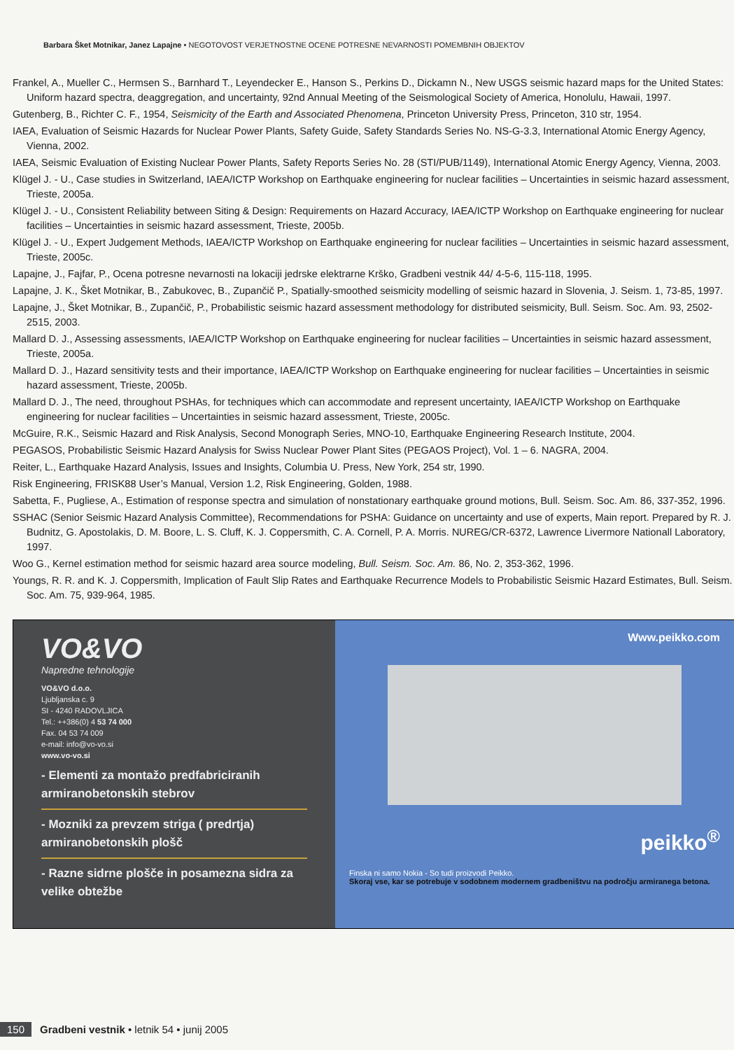Barbara Šket Motnikar, Janez Lapajne • NEGOTOVOST VERJETNOSTNE OCENE POTRESNE NEVARNOSTI POMEMBNIH OBJEKTOV
Frankel, A., Mueller C., Hermsen S., Barnhard T., Leyendecker E., Hanson S., Perkins D., Dickamn N., New USGS seismic hazard maps for the United States: Uniform hazard spectra, deaggregation, and uncertainty, 92nd Annual Meeting of the Seismological Society of America, Honolulu, Hawaii, 1997.
Gutenberg, B., Richter C. F., 1954, Seismicity of the Earth and Associated Phenomena, Princeton University Press, Princeton, 310 str, 1954.
IAEA, Evaluation of Seismic Hazards for Nuclear Power Plants, Safety Guide, Safety Standards Series No. NS-G-3.3, International Atomic Energy Agency, Vienna, 2002.
IAEA, Seismic Evaluation of Existing Nuclear Power Plants, Safety Reports Series No. 28 (STI/PUB/1149), International Atomic Energy Agency, Vienna, 2003.
Klügel J. - U., Case studies in Switzerland, IAEA/ICTP Workshop on Earthquake engineering for nuclear facilities – Uncertainties in seismic hazard assessment, Trieste, 2005a.
Klügel J. - U., Consistent Reliability between Siting & Design: Requirements on Hazard Accuracy, IAEA/ICTP Workshop on Earthquake engineering for nuclear facilities – Uncertainties in seismic hazard assessment, Trieste, 2005b.
Klügel J. - U., Expert Judgement Methods, IAEA/ICTP Workshop on Earthquake engineering for nuclear facilities – Uncertainties in seismic hazard assessment, Trieste, 2005c.
Lapajne, J., Fajfar, P., Ocena potresne nevarnosti na lokaciji jedrske elektrarne Krško, Gradbeni vestnik 44/ 4-5-6, 115-118, 1995.
Lapajne, J. K., Šket Motnikar, B., Zabukovec, B., Zupančič P., Spatially-smoothed seismicity modelling of seismic hazard in Slovenia, J. Seism. 1, 73-85, 1997.
Lapajne, J., Šket Motnikar, B., Zupančič, P., Probabilistic seismic hazard assessment methodology for distributed seismicity, Bull. Seism. Soc. Am. 93, 2502-2515, 2003.
Mallard D. J., Assessing assessments, IAEA/ICTP Workshop on Earthquake engineering for nuclear facilities – Uncertainties in seismic hazard assessment, Trieste, 2005a.
Mallard D. J., Hazard sensitivity tests and their importance, IAEA/ICTP Workshop on Earthquake engineering for nuclear facilities – Uncertainties in seismic hazard assessment, Trieste, 2005b.
Mallard D. J., The need, throughout PSHAs, for techniques which can accommodate and represent uncertainty, IAEA/ICTP Workshop on Earthquake engineering for nuclear facilities – Uncertainties in seismic hazard assessment, Trieste, 2005c.
McGuire, R.K., Seismic Hazard and Risk Analysis, Second Monograph Series, MNO-10, Earthquake Engineering Research Institute, 2004.
PEGASOS, Probabilistic Seismic Hazard Analysis for Swiss Nuclear Power Plant Sites (PEGAOS Project), Vol. 1 – 6. NAGRA, 2004.
Reiter, L., Earthquake Hazard Analysis, Issues and Insights, Columbia U. Press, New York, 254 str, 1990.
Risk Engineering, FRISK88 User’s Manual, Version 1.2, Risk Engineering, Golden, 1988.
Sabetta, F., Pugliese, A., Estimation of response spectra and simulation of nonstationary earthquake ground motions, Bull. Seism. Soc. Am. 86, 337-352, 1996.
SSHAC (Senior Seismic Hazard Analysis Committee), Recommendations for PSHA: Guidance on uncertainty and use of experts, Main report. Prepared by R. J. Budnitz, G. Apostolakis, D. M. Boore, L. S. Cluff, K. J. Coppersmith, C. A. Cornell, P. A. Morris. NUREG/CR-6372, Lawrence Livermore Nationall Laboratory, 1997.
Woo G., Kernel estimation method for seismic hazard area source modeling, Bull. Seism. Soc. Am. 86, No. 2, 353-362, 1996.
Youngs, R. R. and K. J. Coppersmith, Implication of Fault Slip Rates and Earthquake Recurrence Models to Probabilistic Seismic Hazard Estimates, Bull. Seism. Soc. Am. 75, 939-964, 1985.
VO&VO
Napredne tehnologije
VO&VO d.o.o.
Ljubljanska c. 9
SI - 4240 RADOVLJICA
Tel.: ++386(0) 4 53 74 000
Fax. 04 53 74 009
e-mail: info@vo-vo.si
www.vo-vo.si
- Elementi za montažo predfabriciranih armiranobetonskih stebrov
- Mozniki za prevzem striga ( predrtja) armiranobetonskih plošč
- Razne sidrne plošče in posamezna sidra za velike obtežbe
Www.peikko.com
peikko<sup>®</sup>
Finska ni samo Nokia - So tudi proizvodi Peikko.
Skoraj vse, kar se potrebuje v sodobnem modernem gradbeništvu na področju armiranega betona.
150 Gradbeni vestnik • letnik 54 • junij 2005